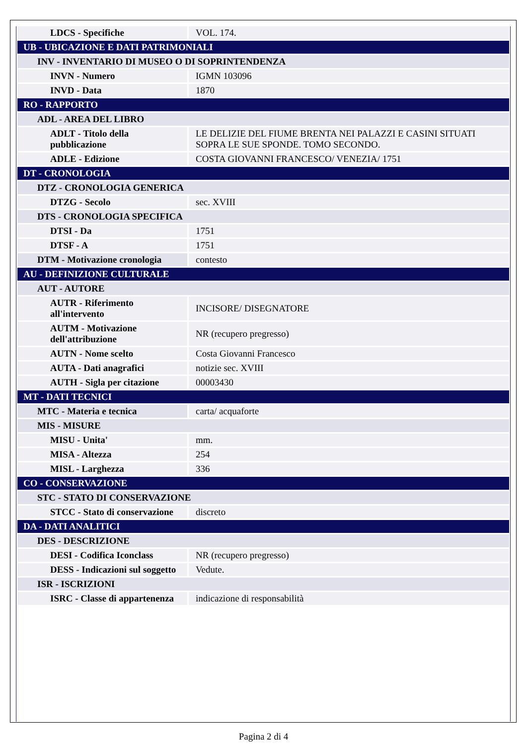| LDCS - Specifiche | VOL. 174. |
| UB - UBICAZIONE E DATI PATRIMONIALI | |
| INV - INVENTARIO DI MUSEO O DI SOPRINTENDENZA | |
| INVN - Numero | IGMN 103096 |
| INVD - Data | 1870 |
| RO - RAPPORTO | |
| ADL - AREA DEL LIBRO | |
| ADLT - Titolo della pubblicazione | LE DELIZIE DEL FIUME BRENTA NEI PALAZZI E CASINI SITUATI SOPRA LE SUE SPONDE. TOMO SECONDO. |
| ADLE - Edizione | COSTA GIOVANNI FRANCESCO/ VENEZIA/ 1751 |
| DT - CRONOLOGIA | |
| DTZ - CRONOLOGIA GENERICA | |
| DTZG - Secolo | sec. XVIII |
| DTS - CRONOLOGIA SPECIFICA | |
| DTSI - Da | 1751 |
| DTSF - A | 1751 |
| DTM - Motivazione cronologia | contesto |
| AU - DEFINIZIONE CULTURALE | |
| AUT - AUTORE | |
| AUTR - Riferimento all'intervento | INCISORE/ DISEGNATORE |
| AUTM - Motivazione dell'attribuzione | NR (recupero pregresso) |
| AUTN - Nome scelto | Costa Giovanni Francesco |
| AUTA - Dati anagrafici | notizie sec. XVIII |
| AUTH - Sigla per citazione | 00003430 |
| MT - DATI TECNICI | |
| MTC - Materia e tecnica | carta/ acquaforte |
| MIS - MISURE | |
| MISU - Unita' | mm. |
| MISA - Altezza | 254 |
| MISL - Larghezza | 336 |
| CO - CONSERVAZIONE | |
| STC - STATO DI CONSERVAZIONE | |
| STCC - Stato di conservazione | discreto |
| DA - DATI ANALITICI | |
| DES - DESCRIZIONE | |
| DESI - Codifica Iconclass | NR (recupero pregresso) |
| DESS - Indicazioni sul soggetto | Vedute. |
| ISR - ISCRIZIONI | |
| ISRC - Classe di appartenenza | indicazione di responsabilità |
Pagina 2 di 4